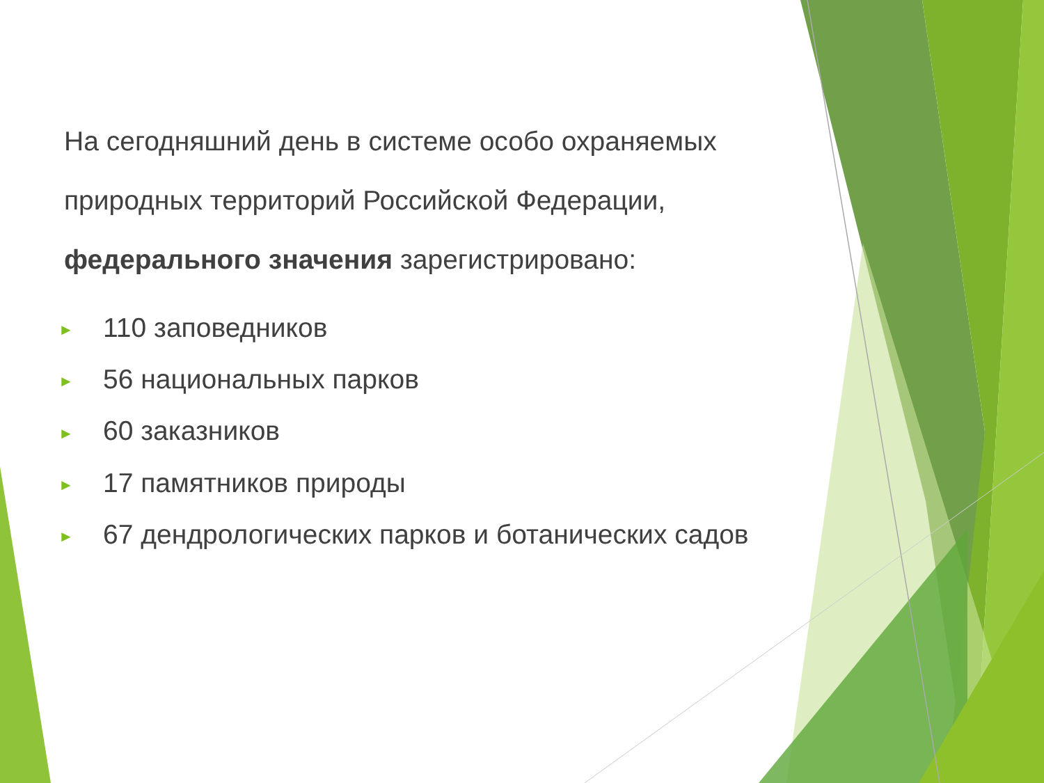На сегодняшний день в системе особо охраняемых природных территорий Российской Федерации, федерального значения зарегистрировано:
► 110 заповедников
► 56 национальных парков
► 60 заказников
► 17 памятников природы
► 67 дендрологических парков и ботанических садов